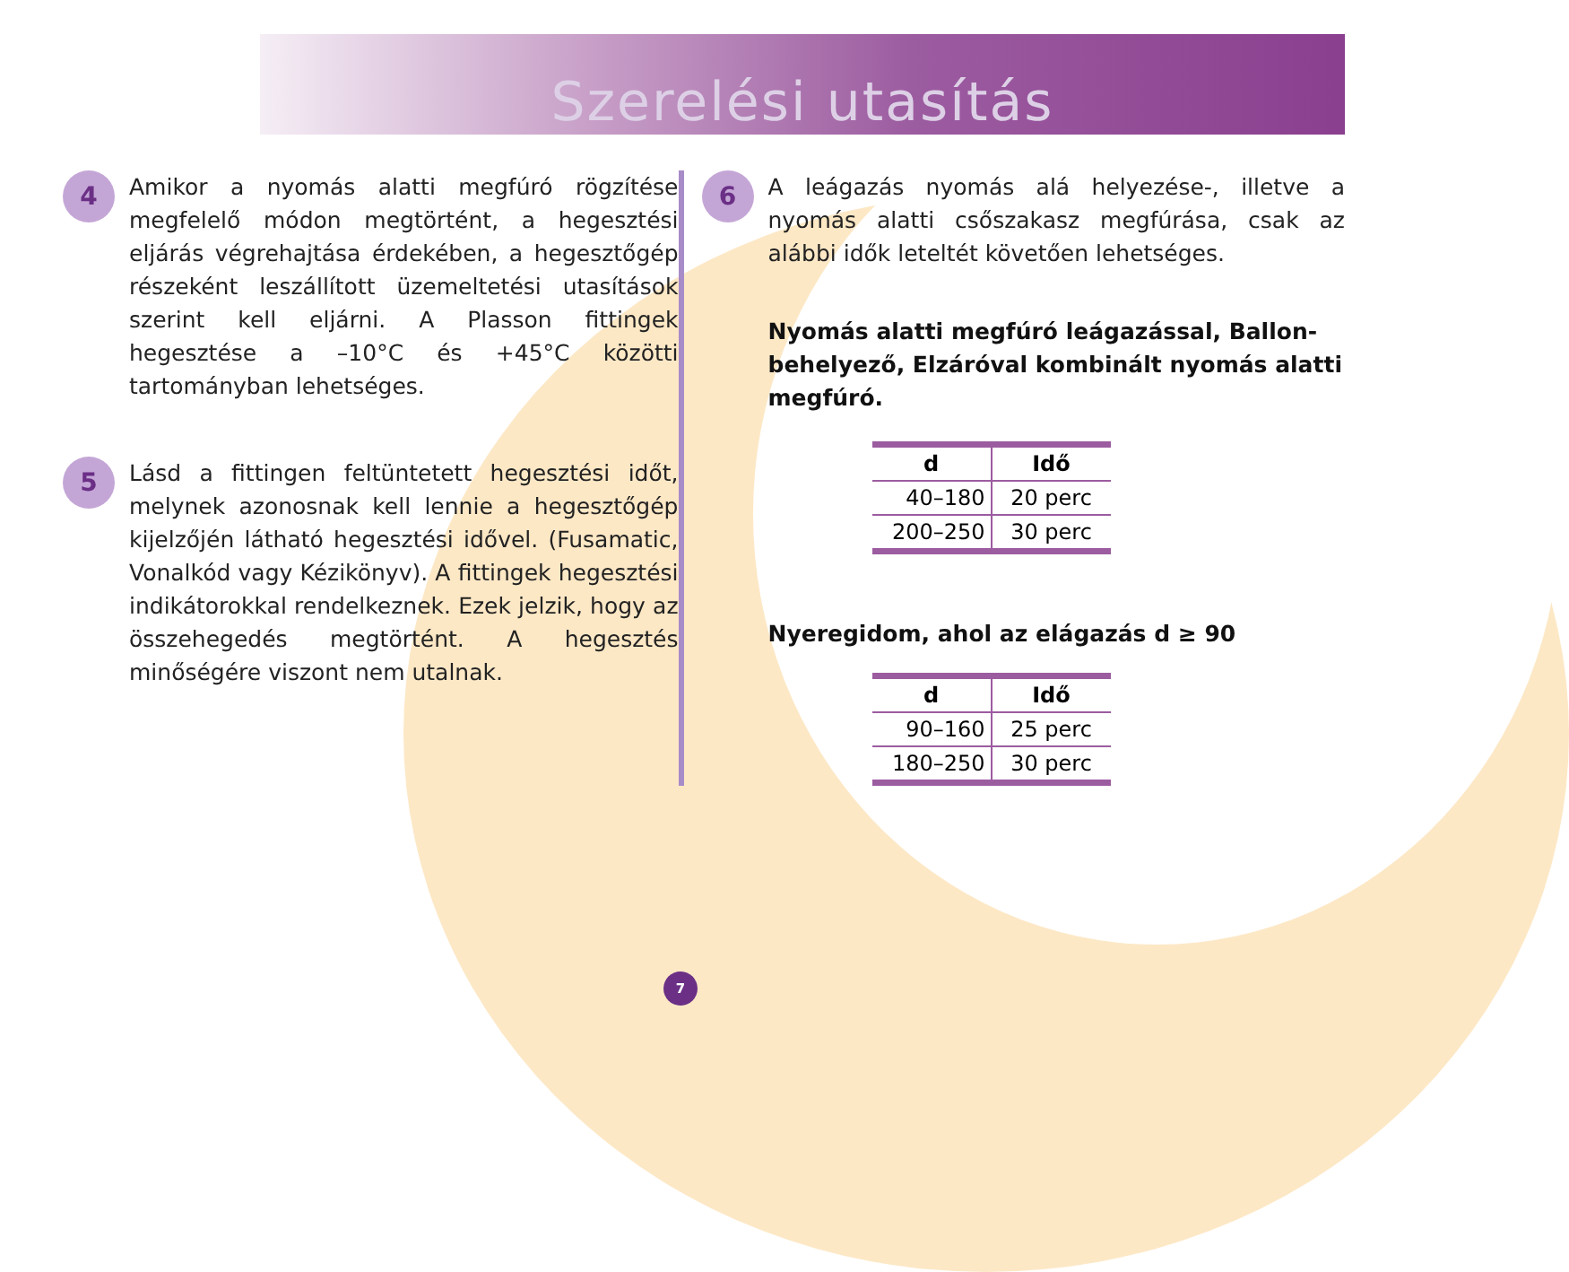Szerelési utasítás
4
Amikor a nyomás alatti megfúró rögzítése megfelelő módon megtörtént, a hegesztési eljárás végrehajtása érdekében, a hegesztőgép részeként leszállított üzemeltetési utasítások szerint kell eljárni. A Plasson fittingek hegesztése a –10°C és +45°C közötti tartományban lehetséges.
5
Lásd a fittingen feltüntetett hegesztési időt, melynek azonosnak kell lennie a hegesztőgép kijelzőjén látható hegesztési idővel. (Fusamatic, Vonalkód vagy Kézikönyv). A fittingek hegesztési indikátorokkal rendelkeznek. Ezek jelzik, hogy az összehegedés megtörtént. A hegesztés minőségére viszont nem utalnak.
6
A leágazás nyomás alá helyezése-, illetve a nyomás alatti csőszakasz megfúrása, csak az alábbi idők leteltét követően lehetséges.
Nyomás alatti megfúró leágazással, Ballon-behelyező, Elzáróval kombinált nyomás alatti megfúró.
| d | Idő |
| --- | --- |
| 40–180 | 20 perc |
| 200–250 | 30 perc |
Nyeregidom, ahol az elágazás d ≥ 90
| d | Idő |
| --- | --- |
| 90–160 | 25 perc |
| 180–250 | 30 perc |
7